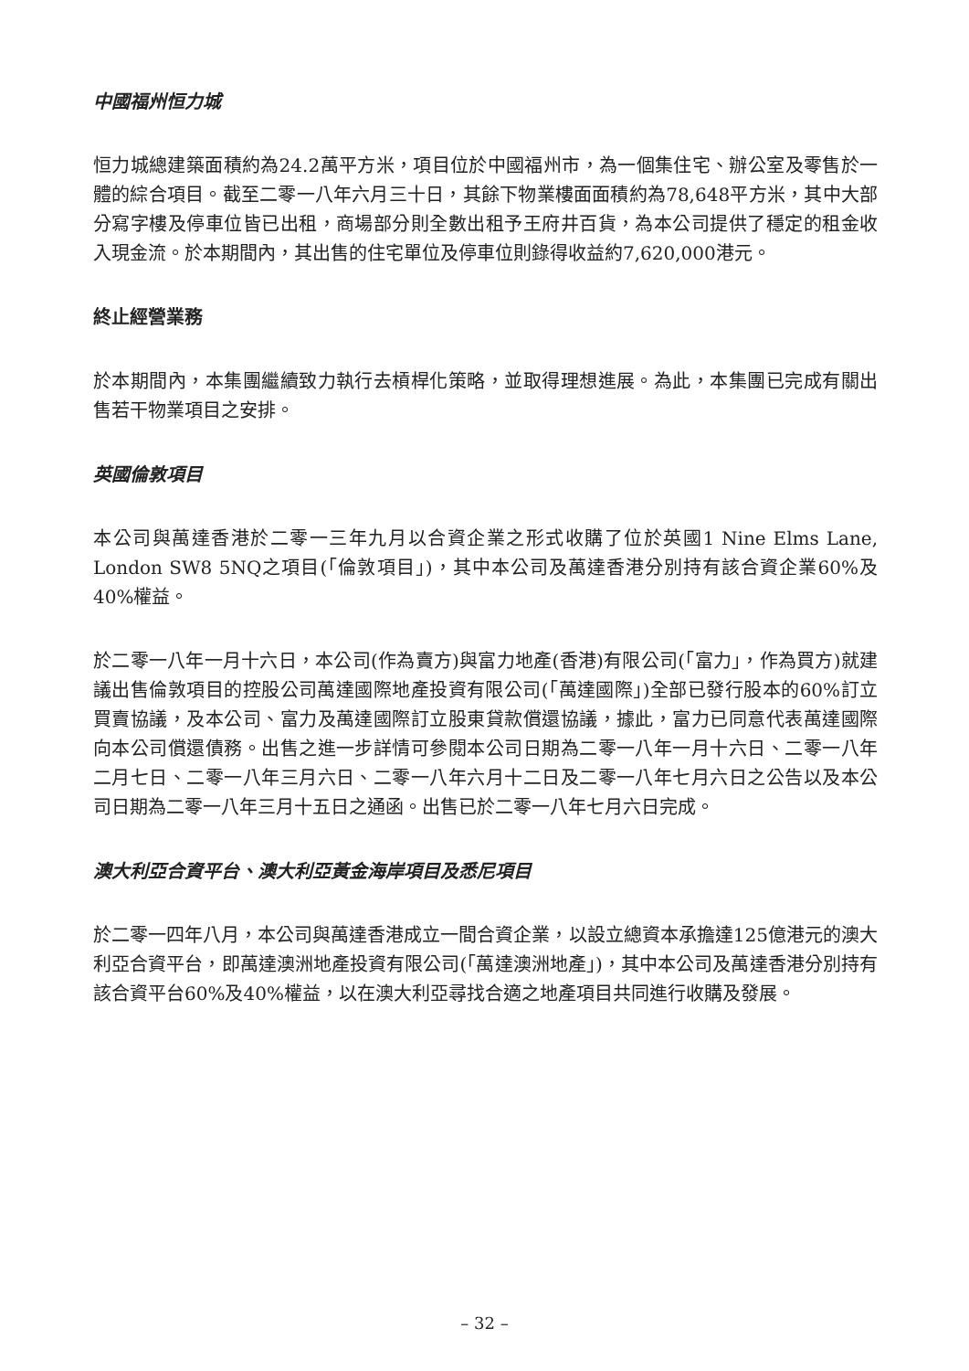中國福州恒力城
恒力城總建築面積約為24.2萬平方米，項目位於中國福州市，為一個集住宅、辦公室及零售於一體的綜合項目。截至二零一八年六月三十日，其餘下物業樓面面積約為78,648平方米，其中大部分寫字樓及停車位皆已出租，商場部分則全數出租予王府井百貨，為本公司提供了穩定的租金收入現金流。於本期間內，其出售的住宅單位及停車位則錄得收益約7,620,000港元。
終止經營業務
於本期間內，本集團繼續致力執行去槓桿化策略，並取得理想進展。為此，本集團已完成有關出售若干物業項目之安排。
英國倫敦項目
本公司與萬達香港於二零一三年九月以合資企業之形式收購了位於英國1 Nine Elms Lane, London SW8 5NQ之項目(「倫敦項目」)，其中本公司及萬達香港分別持有該合資企業60%及40%權益。
於二零一八年一月十六日，本公司(作為賣方)與富力地產(香港)有限公司(「富力」，作為買方)就建議出售倫敦項目的控股公司萬達國際地產投資有限公司(「萬達國際」)全部已發行股本的60%訂立買賣協議，及本公司、富力及萬達國際訂立股東貸款償還協議，據此，富力已同意代表萬達國際向本公司償還債務。出售之進一步詳情可參閱本公司日期為二零一八年一月十六日、二零一八年二月七日、二零一八年三月六日、二零一八年六月十二日及二零一八年七月六日之公告以及本公司日期為二零一八年三月十五日之通函。出售已於二零一八年七月六日完成。
澳大利亞合資平台、澳大利亞黃金海岸項目及悉尼項目
於二零一四年八月，本公司與萬達香港成立一間合資企業，以設立總資本承擔達125億港元的澳大利亞合資平台，即萬達澳洲地產投資有限公司(「萬達澳洲地產」)，其中本公司及萬達香港分別持有該合資平台60%及40%權益，以在澳大利亞尋找合適之地產項目共同進行收購及發展。
– 32 –